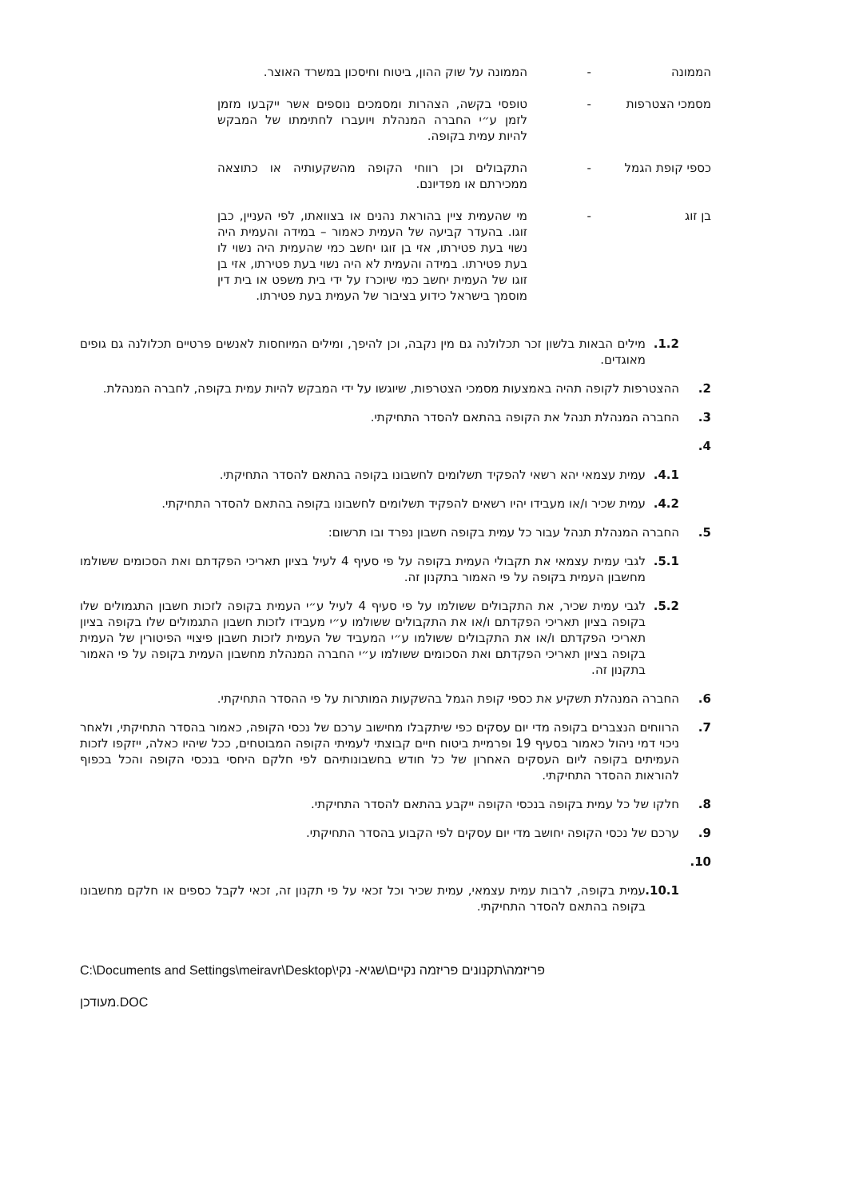הממונה - הממונה על שוק ההון, ביטוח וחיסכון במשרד האוצר.
מסמכי הצטרפות - טופסי בקשה, הצהרות ומסמכים נוספים אשר ייקבעו מזמן לזמן ע״י החברה המנהלת ויועברו לחתימתו של המבקש להיות עמית בקופה.
כספי קופת הגמל - התקבולים וכן רווחי הקופה מהשקעותיה או כתוצאה ממכירתם או מפדיונם.
בן זוג - מי שהעמית ציין בהוראת נהנים או בצוואתו, לפי העניין, כבן זוגו. בהעדר קביעה של העמית כאמור – במידה והעמית היה נשוי בעת פטירתו, אזי בן זוגו יחשב כמי שהעמית היה נשוי לו בעת פטירתו. במידה והעמית לא היה נשוי בעת פטירתו, אזי בן זוגו של העמית יחשב כמי שיוכרז על ידי בית משפט או בית דין מוסמך בישראל כידוע בציבור של העמית בעת פטירתו.
1.2. מילים הבאות בלשון זכר תכלולנה גם מין נקבה, וכן להיפך, ומילים המיוחסות לאנשים פרטיים תכלולנה גם גופים מאוגדים.
2. ההצטרפות לקופה תהיה באמצעות מסמכי הצטרפות, שיוגשו על ידי המבקש להיות עמית בקופה, לחברה המנהלת.
3. החברה המנהלת תנהל את הקופה בהתאם להסדר התחיקתי.
4.
4.1. עמית עצמאי יהא רשאי להפקיד תשלומים לחשבונו בקופה בהתאם להסדר התחיקתי.
4.2. עמית שכיר ו/או מעבידו יהיו רשאים להפקיד תשלומים לחשבונו בקופה בהתאם להסדר התחיקתי.
5. החברה המנהלת תנהל עבור כל עמית בקופה חשבון נפרד ובו תרשום:
5.1. לגבי עמית עצמאי את תקבולי העמית בקופה על פי סעיף 4 לעיל בציון תאריכי הפקדתם ואת הסכומים ששולמו מחשבון העמית בקופה על פי האמור בתקנון זה.
5.2. לגבי עמית שכיר, את התקבולים ששולמו על פי סעיף 4 לעיל ע״י העמית בקופה לזכות חשבון התגמולים שלו בקופה בציון תאריכי הפקדתם ו/או את התקבולים ששולמו ע״י מעבידו לזכות חשבון התגמולים שלו בקופה בציון תאריכי הפקדתם ו/או את התקבולים ששולמו ע״י המעביד של העמית לזכות חשבון פיצויי הפיטורין של העמית בקופה בציון תאריכי הפקדתם ואת הסכומים ששולמו ע״י החברה המנהלת מחשבון העמית בקופה על פי האמור בתקנון זה.
6. החברה המנהלת תשקיע את כספי קופת הגמל בהשקעות המותרות על פי ההסדר התחיקתי.
7. הרווחים הנצברים בקופה מדי יום עסקים כפי שיתקבלו מחישוב ערכם של נכסי הקופה, כאמור בהסדר התחיקתי, ולאחר ניכוי דמי ניהול כאמור בסעיף 19 ופרמיית ביטוח חיים קבוצתי לעמיתי הקופה המבוטחים, ככל שיהיו כאלה, ייזקפו לזכות העמיתים בקופה ליום העסקים האחרון של כל חודש בחשבונותיהם לפי חלקם היחסי בנכסי הקופה והכל בכפוף להוראות ההסדר התחיקתי.
8. חלקו של כל עמית בקופה בנכסי הקופה ייקבע בהתאם להסדר התחיקתי.
9. ערכם של נכסי הקופה יחושב מדי יום עסקים לפי הקבוע בהסדר התחיקתי.
10.
10.1.
עמית בקופה, לרבות עמית עצמאי, עמית שכיר וכל זכאי על פי תקנון זה, זכאי לקבל כספים או חלקם מחשבונו בקופה בהתאם להסדר התחיקתי.
C:\Documents and Settings\meiravr\Desktop\פריזמה\תקנונים פריזמה נקיים\שגיא- נקי
מעודכן.DOC